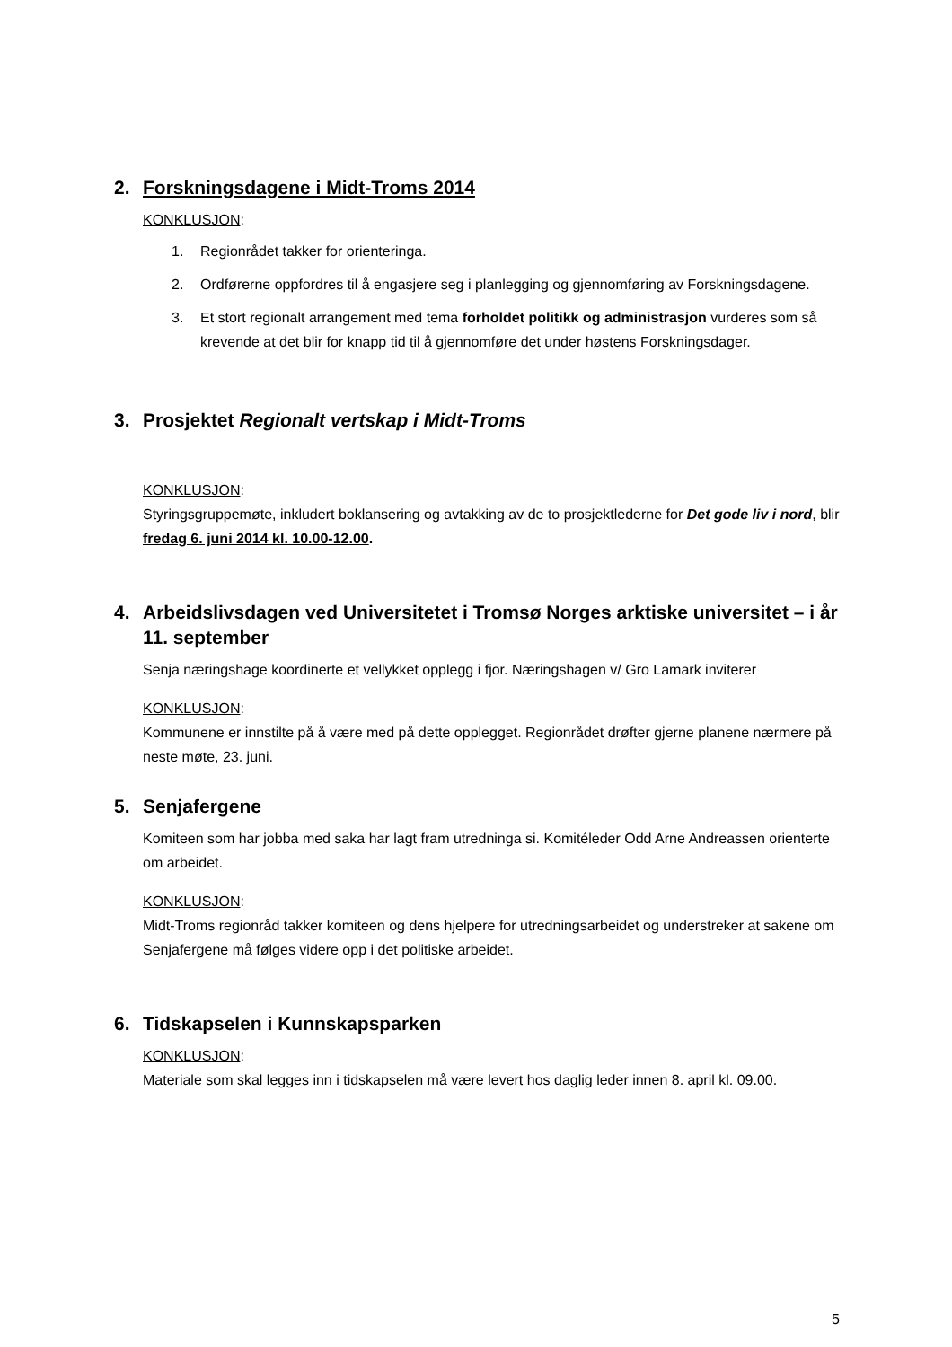2. Forskningsdagene i Midt-Troms 2014
KONKLUSJON:
1. Regionrådet takker for orienteringa.
2. Ordførerne oppfordres til å engasjere seg i planlegging og gjennomføring av Forskningsdagene.
3. Et stort regionalt arrangement med tema forholdet politikk og administrasjon vurderes som så krevende at det blir for knapp tid til å gjennomføre det under høstens Forskningsdager.
3. Prosjektet Regionalt vertskap i Midt-Troms
KONKLUSJON:
Styringsgruppemøte, inkludert boklansering og avtakking av de to prosjektlederne for Det gode liv i nord, blir fredag 6. juni 2014 kl. 10.00-12.00.
4. Arbeidslivsdagen ved Universitetet i Tromsø Norges arktiske universitet – i år 11. september
Senja næringshage koordinerte et vellykket opplegg i fjor. Næringshagen v/ Gro Lamark inviterer
KONKLUSJON:
Kommunene er innstilte på å være med på dette opplegget. Regionrådet drøfter gjerne planene nærmere på neste møte, 23. juni.
5. Senjafergene
Komiteen som har jobba med saka har lagt fram utredninga si. Komitéleder Odd Arne Andreassen orienterte om arbeidet.
KONKLUSJON:
Midt-Troms regionråd takker komiteen og dens hjelpere for utredningsarbeidet og understreker at sakene om Senjafergene må følges videre opp i det politiske arbeidet.
6. Tidskapselen i Kunnskapsparken
KONKLUSJON:
Materiale som skal legges inn i tidskapselen må være levert hos daglig leder innen 8. april kl. 09.00.
5